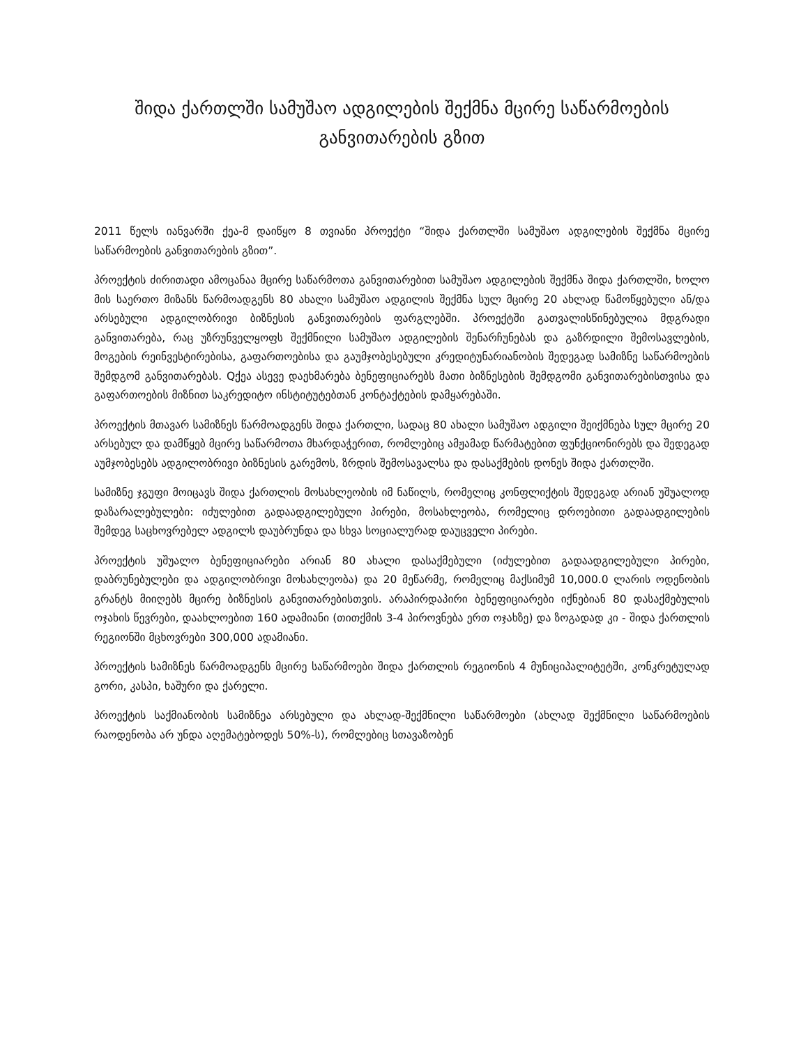შიდა ქართლში სამუშაო ადგილების შექმნა მცირე საწარმოების განვითარების გზით
2011 წელს იანვარში ქეა-მ დაიწყო 8 თვიანი პროექტი “შიდა ქართლში სამუშაო ადგილების შექმნა მცირე საწარმოების განვითარების გზით”.
პროექტის ძირითადი ამოცანაა მცირე საწარმოთა განვითარებით სამუშაო ადგილების შექმნა შიდა ქართლში, ხოლო მის საერთო მიზანს წარმოადგენს 80 ახალი სამუშაო ადგილის შექმნა სულ მცირე 20 ახლად წამოწყებული ან/და არსებული ადგილობრივი ბიზნესის განვითარების ფარგლებში. პროექტში გათვალისწინებულია მდგრადი განვითარება, რაც უზრუნველყოფს შექმნილი სამუშაო ადგილების შენარჩუნებას და გაზრდილი შემოსავლების, მოგების რეინვესტირებისა, გაფართოებისა და გაუმჯობესებული კრედიტუნარიანობის შედეგად სამიზნე საწარმოების შემდგომ განვითარებას. Qქეა ასევე დაეხმარება ბენეფიციარებს მათი ბიზნესების შემდგომი განვითარებისთვისა და გაფართოების მიზნით საკრედიტო ინსტიტუტებთან კონტაქტების დამყარებაში.
პროექტის მთავარ სამიზნეს წარმოადგენს შიდა ქართლი, სადაც 80 ახალი სამუშაო ადგილი შეიქმნება სულ მცირე 20 არსებულ და დამწყებ მცირე საწარმოთა მხარდაჭერით, რომლებიც ამჟამად წარმატებით ფუნქციონირებს და შედეგად აუმჯობესებს ადგილობრივი ბიზნესის გარემოს, ზრდის შემოსავალსა და დასაქმების დონეს შიდა ქართლში.
სამიზნე ჯგუფი მოიცავს შიდა ქართლის მოსახლეობის იმ ნაწილს, რომელიც კონფლიქტის შედეგად არიან უშუალოდ დაზარალებულები: იძულებით გადაადგილებული პირები, მოსახლეობა, რომელიც დროებითი გადაადგილების შემდეგ საცხოვრებელ ადგილს დაუბრუნდა და სხვა სოციალურად დაუცველი პირები.
პროექტის უშუალო ბენეფიციარები არიან 80 ახალი დასაქმებული (იძულებით გადაადგილებული პირები, დაბრუნებულები და ადგილობრივი მოსახლეობა) და 20 მეწარმე, რომელიც მაქსიმუმ 10,000.0 ლარის ოდენობის გრანტს მიიღებს მცირე ბიზნესის განვითარებისთვის. არაპირდაპირი ბენეფიციარები იქნებიან 80 დასაქმებულის ოჯახის წევრები, დაახლოებით 160 ადამიანი (თითქმის 3-4 პიროვნება ერთ ოჯახზე) და ზოგადად კი - შიდა ქართლის რეგიონში მცხოვრები 300,000 ადამიანი.
პროექტის სამიზნეს წარმოადგენს მცირე საწარმოები შიდა ქართლის რეგიონის 4 მუნიციპალიტეტში, კონკრეტულად გორი, კასპი, ხაშური და ქარელი.
პროექტის საქმიანობის სამიზნეა არსებული და ახლად-შექმნილი საწარმოები (ახლად შექმნილი საწარმოების რაოდენობა არ უნდა აღემატებოდეს 50%-ს), რომლებიც სთავაზობენ